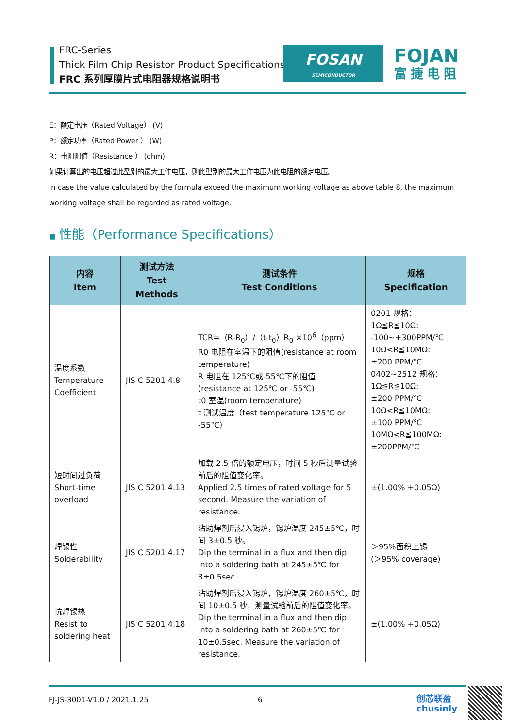FRC-Series
Thick Film Chip Resistor Product Specifications
FRC 系列厚膜片式电阻器规格说明书
FOSAN
SEMICONDUCTOR
FOJAN
富捷电阻
E：额定电压（Rated Voltage） (V)
P：额定功率（Rated Power ） (W)
R：电阻阻值（Resistance ） (ohm)
如果计算出的电压超过此型别的最大工作电压，则此型别的最大工作电压为此电阻的额定电压。
In case the value calculated by the formula exceed the maximum working voltage as above table 8, the maximum working voltage shall be regarded as rated voltage.
■ 性能（Performance Specifications）
| 内容 Item | 测试方法 Test Methods | 测试条件 Test Conditions | 规格 Specification |
| --- | --- | --- | --- |
| 温度系数 Temperature Coefficient | JIS C 5201 4.8 | TCR=（R-R<sub>0</sub>）/（t-t<sub>0</sub>）R<sub>0</sub> ×10<sup>6</sup>（ppm） R0 电阻在室温下的阻值(resistance at room temperature) R 电阻在 125℃或-55℃下的阻值 (resistance at 125℃ or -55℃) t0 室温(room temperature) t 测试温度（test temperature 125℃ or -55℃） | 0201 规格： 1Ω≦R≦10Ω: -100~+300PPM/℃ 10Ω<R≦10MΩ: ±200 PPM/℃ 0402~2512 规格： 1Ω≦R≦10Ω: ±200 PPM/℃ 10Ω<R≦10MΩ: ±100 PPM/℃ 10MΩ<R≦100MΩ: ±200PPM/℃ |
| 短时间过负荷 Short-time overload | JIS C 5201 4.13 | 加载 2.5 倍的额定电压，时间 5 秒后测量试验前后的阻值变化率。 Applied 2.5 times of rated voltage for 5 second. Measure the variation of resistance. | ±(1.00% +0.05Ω) |
| 焊锡性 Solderability | JIS C 5201 4.17 | 沾助焊剂后浸入锡炉，锡炉温度 245±5℃，时间 3±0.5 秒。 Dip the terminal in a flux and then dip into a soldering bath at 245±5℃ for 3±0.5sec. | ＞95%面积上锡 (＞95% coverage) |
| 抗焊锡热 Resist to soldering heat | JIS C 5201 4.18 | 沾助焊剂后浸入锡炉，锡炉温度 260±5℃，时间 10±0.5 秒，测量试验前后的阻值变化率。 Dip the terminal in a flux and then dip into a soldering bath at 260±5℃ for 10±0.5sec. Measure the variation of resistance. | ±(1.00% +0.05Ω) |
FJ-JS-3001-V1.0 / 2021.1.25 6
创芯联盈
chusinly